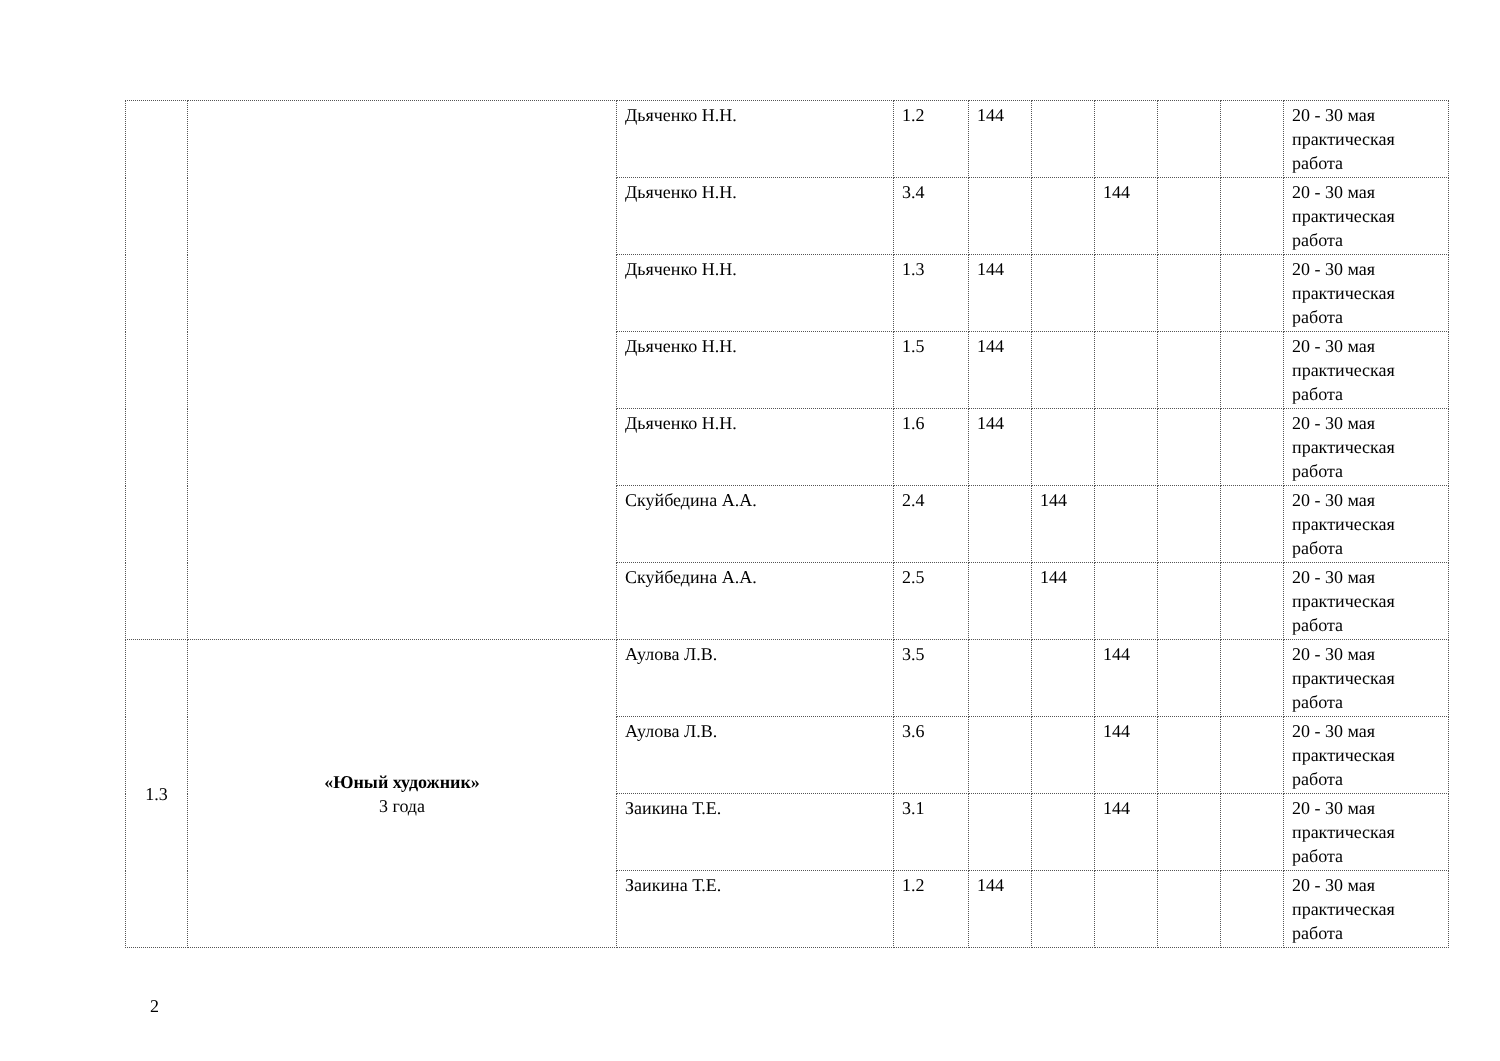| | | Дьяченко Н.Н. | 1.2 | 144 | | | | | 20 - 30 мая практическая работа |
| | | Дьяченко Н.Н. | 3.4 | | | 144 | | | 20 - 30 мая практическая работа |
| | | Дьяченко Н.Н. | 1.3 | 144 | | | | | 20 - 30 мая практическая работа |
| | | Дьяченко Н.Н. | 1.5 | 144 | | | | | 20 - 30 мая практическая работа |
| | | Дьяченко Н.Н. | 1.6 | 144 | | | | | 20 - 30 мая практическая работа |
| | | Скуйбедина А.А. | 2.4 | | 144 | | | | 20 - 30 мая практическая работа |
| | | Скуйбедина А.А. | 2.5 | | 144 | | | | 20 - 30 мая практическая работа |
| 1.3 | «Юный художник» 3 года | Аулова Л.В. | 3.5 | | | 144 | | | 20 - 30 мая практическая работа |
| | | Аулова Л.В. | 3.6 | | | 144 | | | 20 - 30 мая практическая работа |
| | | Заикина Т.Е. | 3.1 | | | 144 | | | 20 - 30 мая практическая работа |
| | | Заикина Т.Е. | 1.2 | 144 | | | | | 20 - 30 мая практическая работа |
2